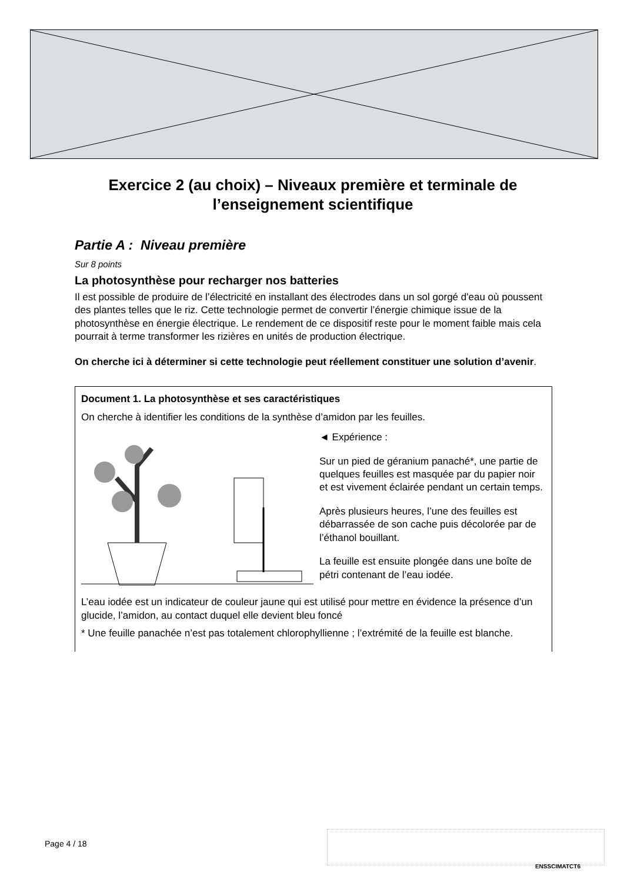Exercice 2 (au choix) – Niveaux première et terminale de l’enseignement scientifique
Partie A : Niveau première
Sur 8 points
La photosynthèse pour recharger nos batteries
Il est possible de produire de l’électricité en installant des électrodes dans un sol gorgé d'eau où poussent des plantes telles que le riz. Cette technologie permet de convertir l’énergie chimique issue de la photosynthèse en énergie électrique. Le rendement de ce dispositif reste pour le moment faible mais cela pourrait à terme transformer les rizières en unités de production électrique.
On cherche ici à déterminer si cette technologie peut réellement constituer une solution d’avenir.
Document 1. La photosynthèse et ses caractéristiques
On cherche à identifier les conditions de la synthèse d’amidon par les feuilles.
◄ Expérience :
Sur un pied de géranium panaché*, une partie de quelques feuilles est masquée par du papier noir et est vivement éclairée pendant un certain temps.
Après plusieurs heures, l’une des feuilles est débarrassée de son cache puis décolorée par de l’éthanol bouillant.
La feuille est ensuite plongée dans une boîte de pétri contenant de l’eau iodée.
L’eau iodée est un indicateur de couleur jaune qui est utilisé pour mettre en évidence la présence d’un glucide, l’amidon, au contact duquel elle devient bleu foncé
* Une feuille panachée n’est pas totalement chlorophyllienne ; l’extrémité de la feuille est blanche.
Page 4 / 18
ENSSCIMATCT6